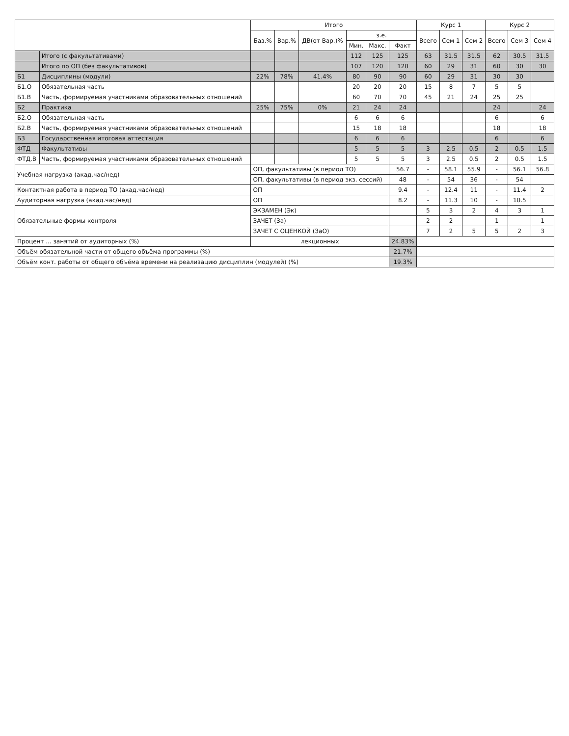| | | Итого | | | | | | Курс 1 | | | Курс 2 | | |
| --- | --- | --- | --- | --- | --- | --- | --- | --- | --- | --- | --- | --- | --- |
| | | Баз.% | Вар.% | ДВ(от Вар.)% | з.е. | | | Всего | Сем 1 | Сем 2 | Всего | Сем 3 | Сем 4 |
| | | | | | Мин. | Макс. | Факт | | | | | | |
| | Итого (с факультативами) | | | | 112 | 125 | 125 | 63 | 31.5 | 31.5 | 62 | 30.5 | 31.5 |
| | Итого по ОП (без факультативов) | | | | 107 | 120 | 120 | 60 | 29 | 31 | 60 | 30 | 30 |
| Б1 | Дисциплины (модули) | 22% | 78% | 41.4% | 80 | 90 | 90 | 60 | 29 | 31 | 30 | 30 | |
| Б1.О | Обязательная часть | | | | 20 | 20 | 20 | 15 | 8 | 7 | 5 | 5 | |
| Б1.В | Часть, формируемая участниками образовательных отношений | | | | 60 | 70 | 70 | 45 | 21 | 24 | 25 | 25 | |
| Б2 | Практика | 25% | 75% | 0% | 21 | 24 | 24 | | | | 24 | | 24 |
| Б2.О | Обязательная часть | | | | 6 | 6 | 6 | | | | 6 | | 6 |
| Б2.В | Часть, формируемая участниками образовательных отношений | | | | 15 | 18 | 18 | | | | 18 | | 18 |
| Б3 | Государственная итоговая аттестация | | | | 6 | 6 | 6 | | | | 6 | | 6 |
| ФТД | Факультативы | | | | 5 | 5 | 5 | 3 | 2.5 | 0.5 | 2 | 0.5 | 1.5 |
| ФТД.В | Часть, формируемая участниками образовательных отношений | | | | 5 | 5 | 5 | 3 | 2.5 | 0.5 | 2 | 0.5 | 1.5 |
| Учебная нагрузка (акад.час/нед) | | ОП, факультативы (в период ТО) | | | | | 56.7 | - | 58.1 | 55.9 | - | 56.1 | 56.8 |
| | | ОП, факультативы (в период экз. сессий) | | | | | 48 | - | 54 | 36 | - | 54 | |
| Контактная работа в период ТО (акад.час/нед) | | ОП | | | | | 9.4 | - | 12.4 | 11 | - | 11.4 | 2 |
| Аудиторная нагрузка (акад.час/нед) | | ОП | | | | | 8.2 | - | 11.3 | 10 | - | 10.5 | |
| Обязательные формы контроля | | ЭКЗАМЕН (Эк) | | | | | | 5 | 3 | 2 | 4 | 3 | 1 |
| | | ЗАЧЕТ (За) | | | | | | 2 | 2 | | 1 | | 1 |
| | | ЗАЧЕТ С ОЦЕНКОЙ (ЗаО) | | | | | | 7 | 2 | 5 | 5 | 2 | 3 |
| Процент ... занятий от аудиторных (%) | | лекционных | | | | | 24.83% | | | | | | |
| Объём обязательной части от общего объёма программы (%) | | | | | | | 21.7% | | | | | | |
| Объём конт. работы от общего объёма времени на реализацию дисциплин (модулей) (%) | | | | | | | 19.3% | | | | | | |